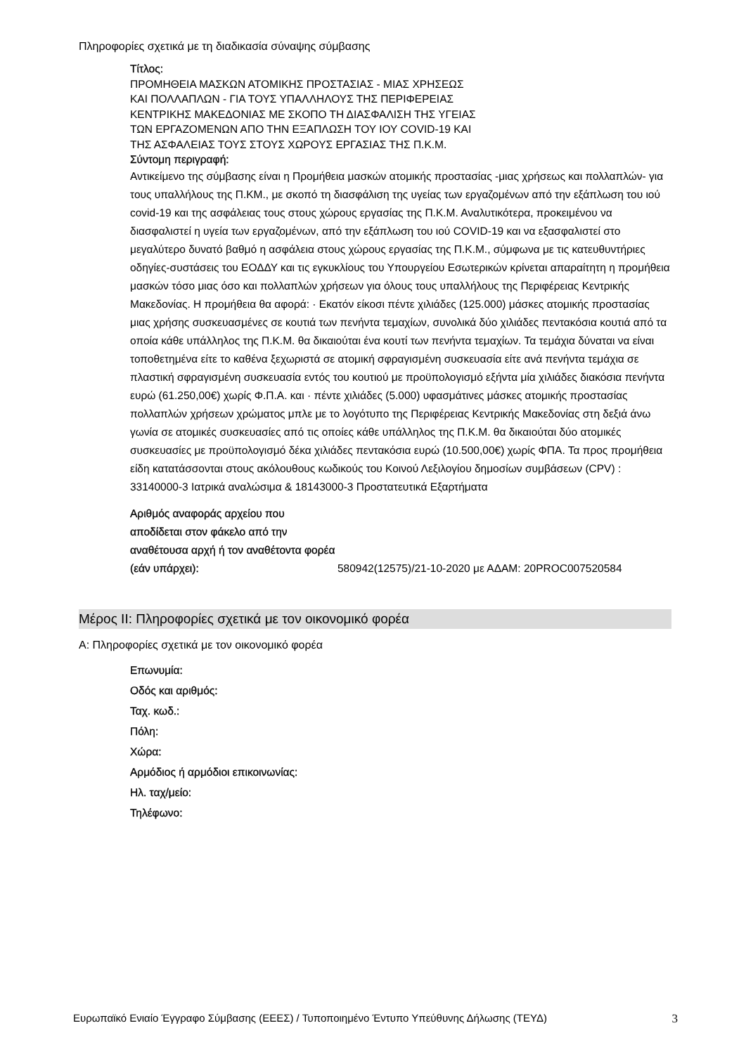Πληροφορίες σχετικά με τη διαδικασία σύναψης σύμβασης
Τίτλος:
ΠΡΟΜΗΘΕΙΑ ΜΑΣΚΩΝ ΑΤΟΜΙΚΗΣ ΠΡΟΣΤΑΣΙΑΣ - ΜΙΑΣ ΧΡΗΣΕΩΣ ΚΑΙ ΠΟΛΛΑΠΛΩΝ - ΓΙΑ ΤΟΥΣ ΥΠΑΛΛΗΛΟΥΣ ΤΗΣ ΠΕΡΙΦΕΡΕΙΑΣ ΚΕΝΤΡΙΚΗΣ ΜΑΚΕΔΟΝΙΑΣ ΜΕ ΣΚΟΠΟ ΤΗ ΔΙΑΣΦΑΛΙΣΗ ΤΗΣ ΥΓΕΙΑΣ ΤΩΝ ΕΡΓΑΖΟΜΕΝΩΝ ΑΠΟ ΤΗΝ ΕΞΑΠΛΩΣΗ ΤΟΥ ΙΟΥ COVID-19 ΚΑΙ ΤΗΣ ΑΣΦΑΛΕΙΑΣ ΤΟΥΣ ΣΤΟΥΣ ΧΩΡΟΥΣ ΕΡΓΑΣΙΑΣ ΤΗΣ Π.Κ.Μ.
Σύντομη περιγραφή:
Αντικείμενο της σύμβασης είναι η Προμήθεια μασκών ατομικής προστασίας -μιας χρήσεως και πολλαπλών- για τους υπαλλήλους της Π.ΚΜ., με σκοπό τη διασφάλιση της υγείας των εργαζομένων από την εξάπλωση του ιού covid-19 και της ασφάλειας τους στους χώρους εργασίας της Π.Κ.Μ. Αναλυτικότερα, προκειμένου να διασφαλιστεί η υγεία των εργαζομένων, από την εξάπλωση του ιού COVID-19 και να εξασφαλιστεί στο μεγαλύτερο δυνατό βαθμό η ασφάλεια στους χώρους εργασίας της Π.Κ.Μ., σύμφωνα με τις κατευθυντήριες οδηγίες-συστάσεις του ΕΟΔΔΥ και τις εγκυκλίους του Υπουργείου Εσωτερικών κρίνεται απαραίτητη η προμήθεια μασκών τόσο μιας όσο και πολλαπλών χρήσεων για όλους τους υπαλλήλους της Περιφέρειας Κεντρικής Μακεδονίας. Η προμήθεια θα αφορά: · Εκατόν είκοσι πέντε χιλιάδες (125.000) μάσκες ατομικής προστασίας μιας χρήσης συσκευασμένες σε κουτιά των πενήντα τεμαχίων, συνολικά δύο χιλιάδες πεντακόσια κουτιά από τα οποία κάθε υπάλληλος της Π.Κ.Μ. θα δικαιούται ένα κουτί των πενήντα τεμαχίων. Τα τεμάχια δύναται να είναι τοποθετημένα είτε το καθένα ξεχωριστά σε ατομική σφραγισμένη συσκευασία είτε ανά πενήντα τεμάχια σε πλαστική σφραγισμένη συσκευασία εντός του κουτιού με προϋπολογισμό εξήντα μία χιλιάδες διακόσια πενήντα ευρώ (61.250,00€) χωρίς Φ.Π.Α. και · πέντε χιλιάδες (5.000) υφασμάτινες μάσκες ατομικής προστασίας πολλαπλών χρήσεων χρώματος μπλε με το λογότυπο της Περιφέρειας Κεντρικής Μακεδονίας στη δεξιά άνω γωνία σε ατομικές συσκευασίες από τις οποίες κάθε υπάλληλος της Π.Κ.Μ. θα δικαιούται δύο ατομικές συσκευασίες με προϋπολογισμό δέκα χιλιάδες πεντακόσια ευρώ (10.500,00€) χωρίς ΦΠΑ. Τα προς προμήθεια είδη κατατάσσονται στους ακόλουθους κωδικούς του Κοινού Λεξιλογίου δημοσίων συμβάσεων (CPV) : 33140000-3 Ιατρικά αναλώσιμα & 18143000-3 Προστατευτικά Εξαρτήματα
Αριθμός αναφοράς αρχείου που αποδίδεται στον φάκελο από την αναθέτουσα αρχή ή τον αναθέτοντα φορέα (εάν υπάρχει):
580942(12575)/21-10-2020 με ΑΔΑΜ: 20PROC007520584
Μέρος ΙΙ: Πληροφορίες σχετικά με τον οικονομικό φορέα
Α: Πληροφορίες σχετικά με τον οικονομικό φορέα
Επωνυμία:
Οδός και αριθμός:
Ταχ. κωδ.:
Πόλη:
Χώρα:
Αρμόδιος ή αρμόδιοι επικοινωνίας:
Ηλ. ταχ/μείο:
Τηλέφωνο:
Ευρωπαϊκό Ενιαίο Έγγραφο Σύμβασης (ΕΕΕΣ) / Τυποποιημένο Έντυπο Υπεύθυνης Δήλωσης (ΤΕΥΔ) 3